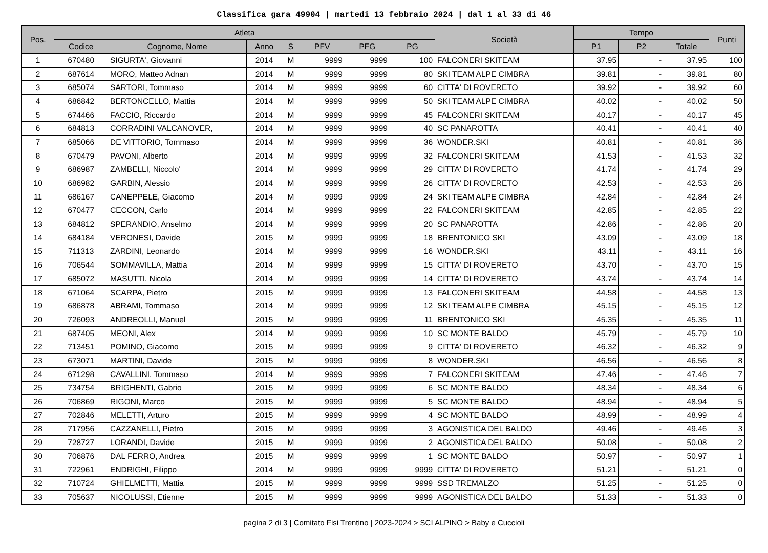Classifica gara 49904 | martedi 13 febbraio 2024 | dal 1 al 33 di 46
| Pos. | Atleta | | | | | | | Società | Tempo | | | Punti |
| --- | --- | --- | --- | --- | --- | --- | --- | --- | --- | --- | --- | --- |
| | Codice | Cognome, Nome | Anno | S | PFV | PFG | PG | | P1 | P2 | Totale | |
| 1 | 670480 | SIGURTA', Giovanni | 2014 | M | 9999 | 9999 | 100 | FALCONERI SKITEAM | 37.95 | - | 37.95 | 100 |
| 2 | 687614 | MORO, Matteo Adnan | 2014 | M | 9999 | 9999 | 80 | SKI TEAM ALPE CIMBRA | 39.81 | - | 39.81 | 80 |
| 3 | 685074 | SARTORI, Tommaso | 2014 | M | 9999 | 9999 | 60 | CITTA' DI ROVERETO | 39.92 | - | 39.92 | 60 |
| 4 | 686842 | BERTONCELLO, Mattia | 2014 | M | 9999 | 9999 | 50 | SKI TEAM ALPE CIMBRA | 40.02 | - | 40.02 | 50 |
| 5 | 674466 | FACCIO, Riccardo | 2014 | M | 9999 | 9999 | 45 | FALCONERI SKITEAM | 40.17 | - | 40.17 | 45 |
| 6 | 684813 | CORRADINI VALCANOVER, | 2014 | M | 9999 | 9999 | 40 | SC PANAROTTA | 40.41 | - | 40.41 | 40 |
| 7 | 685066 | DE VITTORIO, Tommaso | 2014 | M | 9999 | 9999 | 36 | WONDER.SKI | 40.81 | - | 40.81 | 36 |
| 8 | 670479 | PAVONI, Alberto | 2014 | M | 9999 | 9999 | 32 | FALCONERI SKITEAM | 41.53 | - | 41.53 | 32 |
| 9 | 686987 | ZAMBELLI, Niccolo' | 2014 | M | 9999 | 9999 | 29 | CITTA' DI ROVERETO | 41.74 | - | 41.74 | 29 |
| 10 | 686982 | GARBIN, Alessio | 2014 | M | 9999 | 9999 | 26 | CITTA' DI ROVERETO | 42.53 | - | 42.53 | 26 |
| 11 | 686167 | CANEPPELE, Giacomo | 2014 | M | 9999 | 9999 | 24 | SKI TEAM ALPE CIMBRA | 42.84 | - | 42.84 | 24 |
| 12 | 670477 | CECCON, Carlo | 2014 | M | 9999 | 9999 | 22 | FALCONERI SKITEAM | 42.85 | - | 42.85 | 22 |
| 13 | 684812 | SPERANDIO, Anselmo | 2014 | M | 9999 | 9999 | 20 | SC PANAROTTA | 42.86 | - | 42.86 | 20 |
| 14 | 684184 | VERONESI, Davide | 2015 | M | 9999 | 9999 | 18 | BRENTONICO SKI | 43.09 | - | 43.09 | 18 |
| 15 | 711313 | ZARDINI, Leonardo | 2014 | M | 9999 | 9999 | 16 | WONDER.SKI | 43.11 | - | 43.11 | 16 |
| 16 | 706544 | SOMMAVILLA, Mattia | 2014 | M | 9999 | 9999 | 15 | CITTA' DI ROVERETO | 43.70 | - | 43.70 | 15 |
| 17 | 685072 | MASUTTI, Nicola | 2014 | M | 9999 | 9999 | 14 | CITTA' DI ROVERETO | 43.74 | - | 43.74 | 14 |
| 18 | 671064 | SCARPA, Pietro | 2015 | M | 9999 | 9999 | 13 | FALCONERI SKITEAM | 44.58 | - | 44.58 | 13 |
| 19 | 686878 | ABRAMI, Tommaso | 2014 | M | 9999 | 9999 | 12 | SKI TEAM ALPE CIMBRA | 45.15 | - | 45.15 | 12 |
| 20 | 726093 | ANDREOLLI, Manuel | 2015 | M | 9999 | 9999 | 11 | BRENTONICO SKI | 45.35 | - | 45.35 | 11 |
| 21 | 687405 | MEONI, Alex | 2014 | M | 9999 | 9999 | 10 | SC MONTE BALDO | 45.79 | - | 45.79 | 10 |
| 22 | 713451 | POMINO, Giacomo | 2015 | M | 9999 | 9999 | 9 | CITTA' DI ROVERETO | 46.32 | - | 46.32 | 9 |
| 23 | 673071 | MARTINI, Davide | 2015 | M | 9999 | 9999 | 8 | WONDER.SKI | 46.56 | - | 46.56 | 8 |
| 24 | 671298 | CAVALLINI, Tommaso | 2014 | M | 9999 | 9999 | 7 | FALCONERI SKITEAM | 47.46 | - | 47.46 | 7 |
| 25 | 734754 | BRIGHENTI, Gabrio | 2015 | M | 9999 | 9999 | 6 | SC MONTE BALDO | 48.34 | - | 48.34 | 6 |
| 26 | 706869 | RIGONI, Marco | 2015 | M | 9999 | 9999 | 5 | SC MONTE BALDO | 48.94 | - | 48.94 | 5 |
| 27 | 702846 | MELETTI, Arturo | 2015 | M | 9999 | 9999 | 4 | SC MONTE BALDO | 48.99 | - | 48.99 | 4 |
| 28 | 717956 | CAZZANELLI, Pietro | 2015 | M | 9999 | 9999 | 3 | AGONISTICA DEL BALDO | 49.46 | - | 49.46 | 3 |
| 29 | 728727 | LORANDI, Davide | 2015 | M | 9999 | 9999 | 2 | AGONISTICA DEL BALDO | 50.08 | - | 50.08 | 2 |
| 30 | 706876 | DAL FERRO, Andrea | 2015 | M | 9999 | 9999 | 1 | SC MONTE BALDO | 50.97 | - | 50.97 | 1 |
| 31 | 722961 | ENDRIGHI, Filippo | 2014 | M | 9999 | 9999 | 9999 | CITTA' DI ROVERETO | 51.21 | - | 51.21 | 0 |
| 32 | 710724 | GHIELMETTI, Mattia | 2015 | M | 9999 | 9999 | 9999 | SSD TREMALZO | 51.25 | - | 51.25 | 0 |
| 33 | 705637 | NICOLUSSI, Etienne | 2015 | M | 9999 | 9999 | 9999 | AGONISTICA DEL BALDO | 51.33 | - | 51.33 | 0 |
pagina 2 di 3 | Comitato Fisi Trentino | 2023-2024 > SCI ALPINO > Baby e Cuccioli